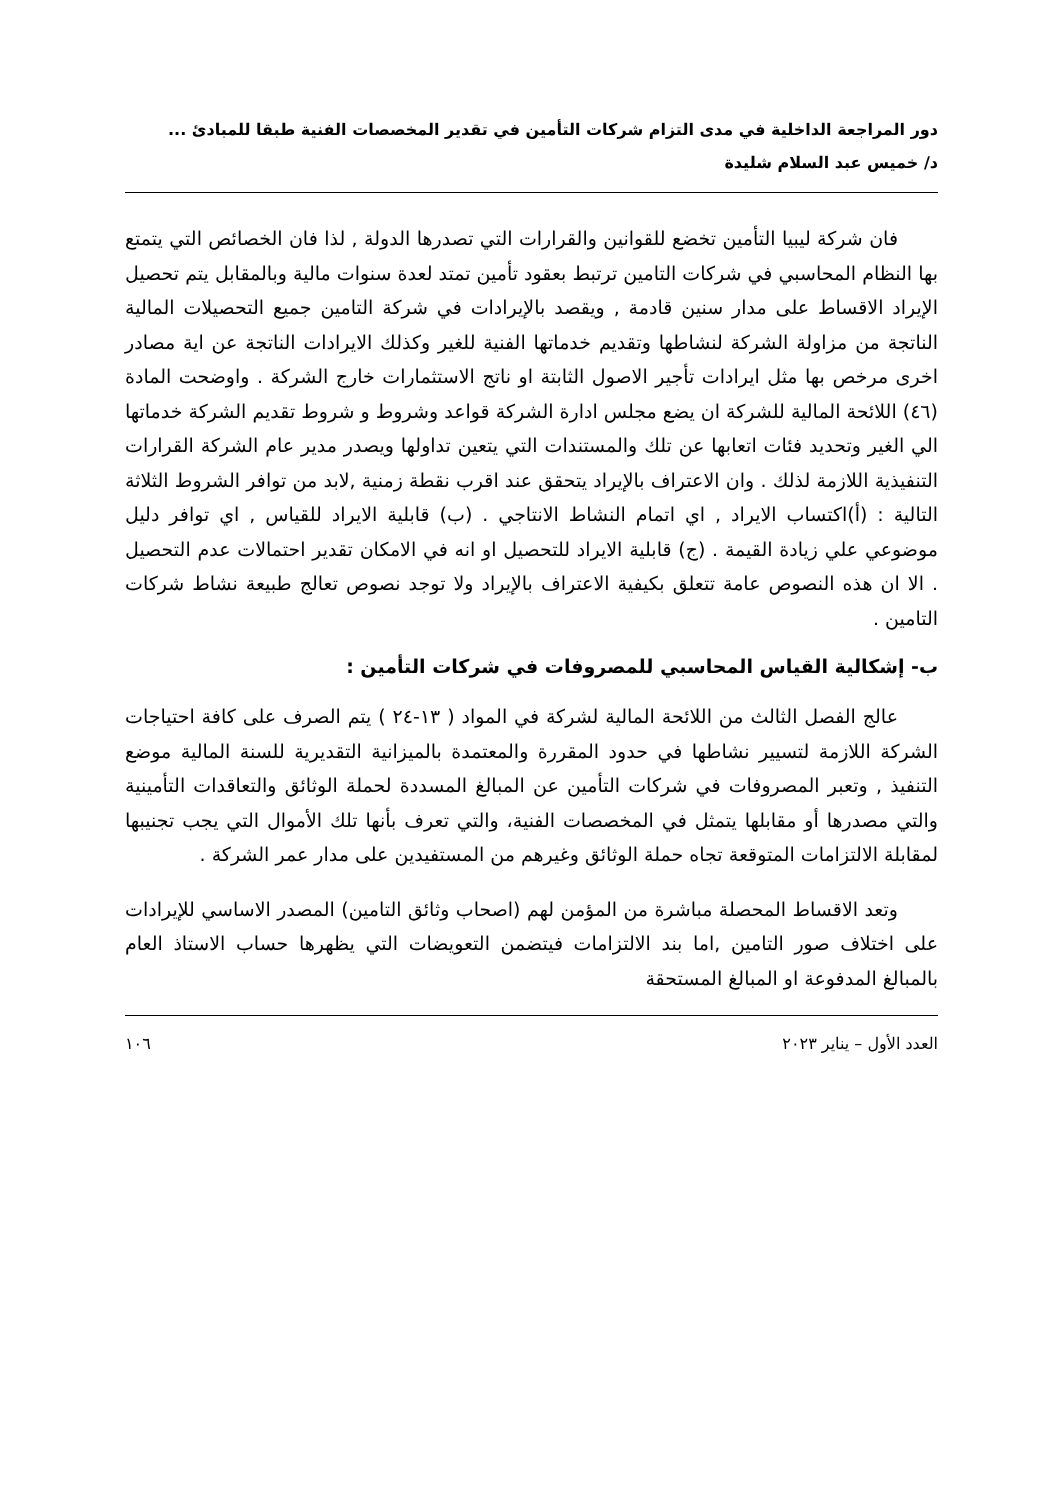دور المراجعة الداخلية في مدى التزام شركات التأمين في تقدير المخصصات الفنية طبقا للمبادئ ...
د/ خميس عبد السلام شليدة
فان شركة ليبيا التأمين تخضع للقوانين والقرارات التي تصدرها الدولة , لذا فان الخصائص التي يتمتع بها النظام المحاسبي في شركات التامين ترتبط بعقود تأمين تمتد لعدة سنوات مالية وبالمقابل يتم تحصيل الإيراد الاقساط على مدار سنين قادمة , ويقصد بالإيرادات في شركة التامين جميع التحصيلات المالية الناتجة من مزاولة الشركة لنشاطها وتقديم خدماتها الفنية للغير وكذلك الايرادات الناتجة عن اية مصادر اخرى مرخص بها مثل ايرادات تأجير الاصول الثابتة او ناتج الاستثمارات خارج الشركة . واوضحت المادة (٤٦) اللائحة المالية للشركة ان يضع مجلس ادارة الشركة قواعد وشروط و شروط تقديم الشركة خدماتها الي الغير وتحديد فئات اتعابها عن تلك والمستندات التي يتعين تداولها ويصدر مدير عام الشركة القرارات التنفيذية اللازمة لذلك . وان الاعتراف بالإيراد يتحقق عند اقرب نقطة زمنية ,لابد من توافر الشروط الثلاثة التالية : (أ)اكتساب الايراد , اي اتمام النشاط الانتاجي . (ب) قابلية الايراد للقياس , اي توافر دليل موضوعي علي زيادة القيمة . (ج) قابلية الايراد للتحصيل او انه في الامكان تقدير احتمالات عدم التحصيل . الا ان هذه النصوص عامة تتعلق بكيفية الاعتراف بالإيراد ولا توجد نصوص تعالج طبيعة نشاط شركات التامين .
ب- إشكالية القياس المحاسبي للمصروفات في شركات التأمين :
عالج الفصل الثالث من اللائحة المالية لشركة في المواد ( ١٣-٢٤ ) يتم الصرف على كافة احتياجات الشركة اللازمة لتسيير نشاطها في حدود المقررة والمعتمدة بالميزانية التقديرية للسنة المالية موضع التنفيذ , وتعبر المصروفات في شركات التأمين عن المبالغ المسددة لحملة الوثائق والتعاقدات التأمينية والتي مصدرها أو مقابلها يتمثل في المخصصات الفنية، والتي تعرف بأنها تلك الأموال التي يجب تجنيبها لمقابلة الالتزامات المتوقعة تجاه حملة الوثائق وغيرهم من المستفيدين على مدار عمر الشركة .
وتعد الاقساط المحصلة مباشرة من المؤمن لهم (اصحاب وثائق التامين) المصدر الاساسي للإيرادات على اختلاف صور التامين ,اما بند الالتزامات فيتضمن التعويضات التي يظهرها حساب الاستاذ العام بالمبالغ المدفوعة او المبالغ المستحقة
العدد الأول – يناير ٢٠٢٣ ١٠٦